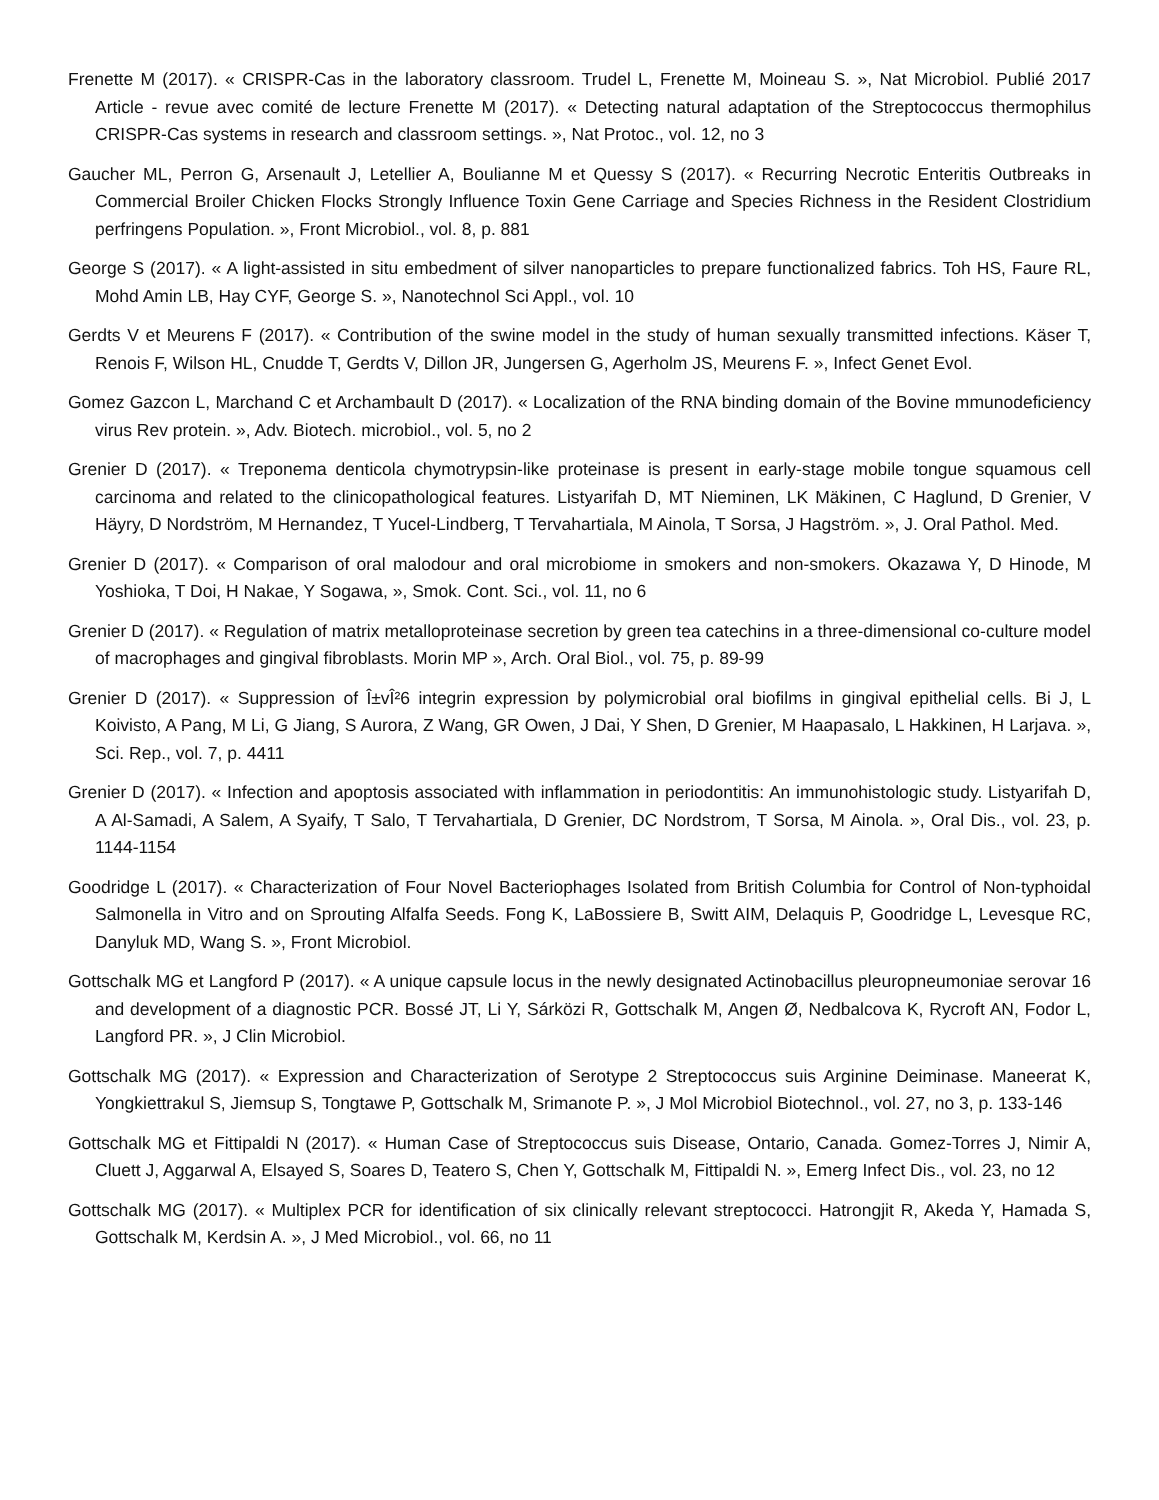Frenette M (2017). « CRISPR-Cas in the laboratory classroom. Trudel L, Frenette M, Moineau S. », Nat Microbiol. Publié 2017 Article - revue avec comité de lecture Frenette M (2017). « Detecting natural adaptation of the Streptococcus thermophilus CRISPR-Cas systems in research and classroom settings. », Nat Protoc., vol. 12, no 3
Gaucher ML, Perron G, Arsenault J, Letellier A, Boulianne M et Quessy S (2017). « Recurring Necrotic Enteritis Outbreaks in Commercial Broiler Chicken Flocks Strongly Influence Toxin Gene Carriage and Species Richness in the Resident Clostridium perfringens Population. », Front Microbiol., vol. 8, p. 881
George S (2017). « A light-assisted in situ embedment of silver nanoparticles to prepare functionalized fabrics. Toh HS, Faure RL, Mohd Amin LB, Hay CYF, George S. », Nanotechnol Sci Appl., vol. 10
Gerdts V et Meurens F (2017). « Contribution of the swine model in the study of human sexually transmitted infections. Käser T, Renois F, Wilson HL, Cnudde T, Gerdts V, Dillon JR, Jungersen G, Agerholm JS, Meurens F. », Infect Genet Evol.
Gomez Gazcon L, Marchand C et Archambault D (2017). « Localization of the RNA binding domain of the Bovine mmunodeficiency virus Rev protein. », Adv. Biotech. microbiol., vol. 5, no 2
Grenier D (2017). « Treponema denticola chymotrypsin-like proteinase is present in early-stage mobile tongue squamous cell carcinoma and related to the clinicopathological features. Listyarifah D, MT Nieminen, LK Mäkinen, C Haglund, D Grenier, V Häyry, D Nordström, M Hernandez, T Yucel-Lindberg, T Tervahartiala, M Ainola, T Sorsa, J Hagström. », J. Oral Pathol. Med.
Grenier D (2017). « Comparison of oral malodour and oral microbiome in smokers and non-smokers. Okazawa Y, D Hinode, M Yoshioka, T Doi, H Nakae, Y Sogawa, », Smok. Cont. Sci., vol. 11, no 6
Grenier D (2017). « Regulation of matrix metalloproteinase secretion by green tea catechins in a three-dimensional co-culture model of macrophages and gingival fibroblasts. Morin MP », Arch. Oral Biol., vol. 75, p. 89-99
Grenier D (2017). « Suppression of Î±vÎ²6 integrin expression by polymicrobial oral biofilms in gingival epithelial cells. Bi J, L Koivisto, A Pang, M Li, G Jiang, S Aurora, Z Wang, GR Owen, J Dai, Y Shen, D Grenier, M Haapasalo, L Hakkinen, H Larjava. », Sci. Rep., vol. 7, p. 4411
Grenier D (2017). « Infection and apoptosis associated with inflammation in periodontitis: An immunohistologic study. Listyarifah D, A Al-Samadi, A Salem, A Syaify, T Salo, T Tervahartiala, D Grenier, DC Nordstrom, T Sorsa, M Ainola. », Oral Dis., vol. 23, p. 1144-1154
Goodridge L (2017). « Characterization of Four Novel Bacteriophages Isolated from British Columbia for Control of Non-typhoidal Salmonella in Vitro and on Sprouting Alfalfa Seeds. Fong K, LaBossiere B, Switt AIM, Delaquis P, Goodridge L, Levesque RC, Danyluk MD, Wang S. », Front Microbiol.
Gottschalk MG et Langford P (2017). « A unique capsule locus in the newly designated Actinobacillus pleuropneumoniae serovar 16 and development of a diagnostic PCR. Bossé JT, Li Y, Sárközi R, Gottschalk M, Angen Ø, Nedbalcova K, Rycroft AN, Fodor L, Langford PR. », J Clin Microbiol.
Gottschalk MG (2017). « Expression and Characterization of Serotype 2 Streptococcus suis Arginine Deiminase. Maneerat K, Yongkiettrakul S, Jiemsup S, Tongtawe P, Gottschalk M, Srimanote P. », J Mol Microbiol Biotechnol., vol. 27, no 3, p. 133-146
Gottschalk MG et Fittipaldi N (2017). « Human Case of Streptococcus suis Disease, Ontario, Canada. Gomez-Torres J, Nimir A, Cluett J, Aggarwal A, Elsayed S, Soares D, Teatero S, Chen Y, Gottschalk M, Fittipaldi N. », Emerg Infect Dis., vol. 23, no 12
Gottschalk MG (2017). « Multiplex PCR for identification of six clinically relevant streptococci. Hatrongjit R, Akeda Y, Hamada S, Gottschalk M, Kerdsin A. », J Med Microbiol., vol. 66, no 11